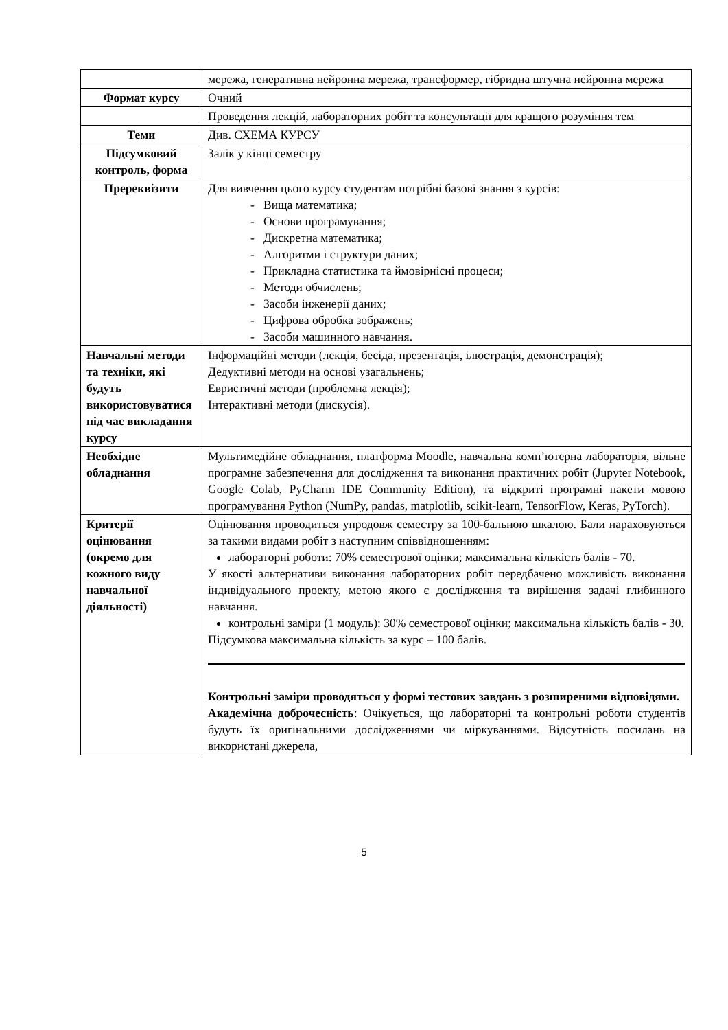| | мережа, генеративна нейронна мережа, трансформер, гібридна штучна нейронна мережа |
| Формат курсу | Очний |
| | Проведення лекцій, лабораторних робіт та консультації для кращого розуміння тем |
| Теми | Див. СХЕМА КУРСУ |
| Підсумковий контроль, форма | Залік у кінці семестру |
| Пререквізити | Для вивчення цього курсу студентам потрібні базові знання з курсів: - Вища математика; - Основи програмування; - Дискретна математика; - Алгоритми і структури даних; - Прикладна статистика та ймовірнісні процеси; - Методи обчислень; - Засоби інженерії даних; - Цифрова обробка зображень; - Засоби машинного навчання. |
| Навчальні методи та техніки, які будуть використовуватися під час викладання курсу | Інформаційні методи (лекція, бесіда, презентація, ілюстрація, демонстрація); Дедуктивні методи на основі узагальнень; Евристичні методи (проблемна лекція); Інтерактивні методи (дискусія). |
| Необхідне обладнання | Мультимедійне обладнання, платформа Moodle, навчальна комп’ютерна лабораторія, вільне програмне забезпечення для дослідження та виконання практичних робіт (Jupyter Notebook, Google Colab, PyCharm IDE Community Edition), та відкриті програмні пакети мовою програмування Python (NumPy, pandas, matplotlib, scikit-learn, TensorFlow, Keras, PyTorch). |
| Критерії оцінювання (окремо для кожного виду навчальної діяльності) | Оцінювання проводиться упродовж семестру за 100-бальною шкалою. Бали нараховуються за такими видами робіт з наступним співвідношенням: лабораторні роботи: 70% семестрової оцінки; максимальна кількість балів - 70. У якості альтернативи виконання лабораторних робіт передбачено можливість виконання індивідуального проекту, метою якого є дослідження та вирішення задачі глибинного навчання. контрольні заміри (1 модуль): 30% семестрової оцінки; максимальна кількість балів - 30. Підсумкова максимальна кількість за курс – 100 балів. Контрольні заміри проводяться у формі тестових завдань з розширеними відповідями. Академічна доброчесність : Очікується, що лабораторні та контрольні роботи студентів будуть їх оригінальними дослідженнями чи міркуваннями. Відсутність посилань на використані джерела, |
5